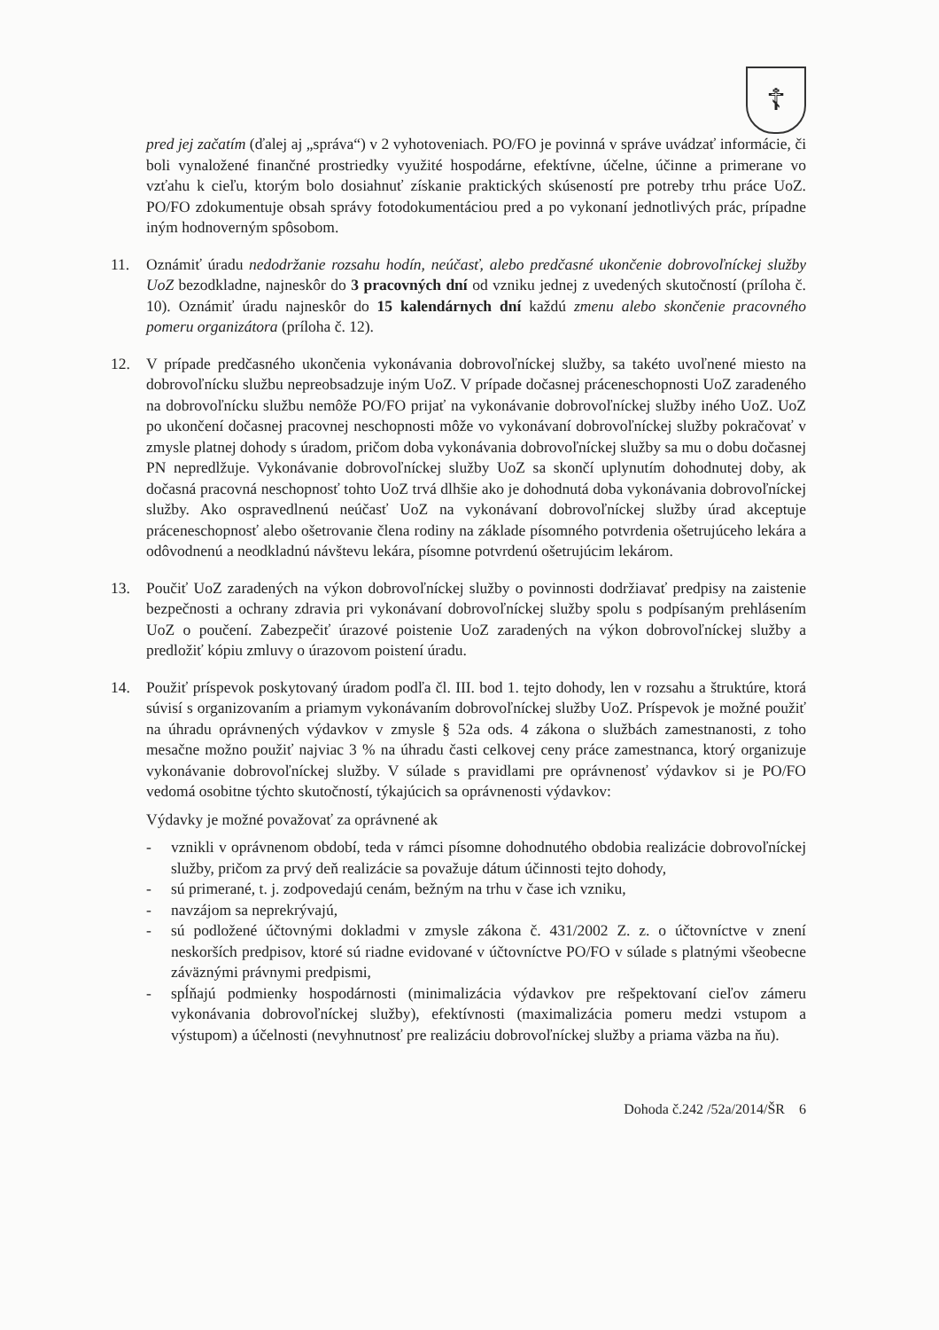☦
pred jej začatím (ďalej aj „správa“) v 2 vyhotoveniach. PO/FO je povinná v správe uvádzať informácie, či boli vynaložené finančné prostriedky využité hospodárne, efektívne, účelne, účinne a primerane vo vzťahu k cieľu, ktorým bolo dosiahnuť získanie praktických skúseností pre potreby trhu práce UoZ. PO/FO zdokumentuje obsah správy fotodokumentáciou pred a po vykonaní jednotlivých prác, prípadne iným hodnoverným spôsobom.
11. Oznámiť úradu nedodržanie rozsahu hodín, neúčasť, alebo predčasné ukončenie dobrovoľníckej služby UoZ bezodkladne, najneskôr do 3 pracovných dní od vzniku jednej z uvedených skutočností (príloha č. 10). Oznámiť úradu najneskôr do 15 kalendárnych dní každú zmenu alebo skončenie pracovného pomeru organizátora (príloha č. 12).
12. V prípade predčasného ukončenia vykonávania dobrovoľníckej služby, sa takéto uvoľnené miesto na dobrovoľnícku službu nepreobsadzuje iným UoZ. V prípade dočasnej práceneschopnosti UoZ zaradeného na dobrovoľnícku službu nemôže PO/FO prijať na vykonávanie dobrovoľníckej služby iného UoZ. UoZ po ukončení dočasnej pracovnej neschopnosti môže vo vykonávaní dobrovoľníckej služby pokračovať v zmysle platnej dohody s úradom, pričom doba vykonávania dobrovoľníckej služby sa mu o dobu dočasnej PN nepredlžuje. Vykonávanie dobrovoľníckej služby UoZ sa skončí uplynutím dohodnutej doby, ak dočasná pracovná neschopnosť tohto UoZ trvá dlhšie ako je dohodnutá doba vykonávania dobrovoľníckej služby. Ako ospravedlnenú neúčasť UoZ na vykonávaní dobrovoľníckej služby úrad akceptuje práceneschopnosť alebo ošetrovanie člena rodiny na základe písomného potvrdenia ošetrujúceho lekára a odôvodnenú a neodkladnú návštevu lekára, písomne potvrdenú ošetrujúcim lekárom.
13. Poučiť UoZ zaradených na výkon dobrovoľníckej služby o povinnosti dodržiavať predpisy na zaistenie bezpečnosti a ochrany zdravia pri vykonávaní dobrovoľníckej služby spolu s podpísaným prehlásením UoZ o poučení. Zabezpečiť úrazové poistenie UoZ zaradených na výkon dobrovoľníckej služby a predložiť kópiu zmluvy o úrazovom poistení úradu.
14. Použiť príspevok poskytovaný úradom podľa čl. III. bod 1. tejto dohody, len v rozsahu a štruktúre, ktorá súvisí s organizovaním a priamym vykonávaním dobrovoľníckej služby UoZ. Príspevok je možné použiť na úhradu oprávnených výdavkov v zmysle § 52a ods. 4 zákona o službách zamestnanosti, z toho mesačne možno použiť najviac 3 % na úhradu časti celkovej ceny práce zamestnanca, ktorý organizuje vykonávanie dobrovoľníckej služby. V súlade s pravidlami pre oprávnenosť výdavkov si je PO/FO vedomá osobitne týchto skutočností, týkajúcich sa oprávnenosti výdavkov:
Výdavky je možné považovať za oprávnené ak
- vznikli v oprávnenom období, teda v rámci písomne dohodnutého obdobia realizácie dobrovoľníckej služby, pričom za prvý deň realizácie sa považuje dátum účinnosti tejto dohody,
- sú primerané, t. j. zodpovedajú cenám, bežným na trhu v čase ich vzniku,
- navzájom sa neprekrývajú,
- sú podložené účtovnými dokladmi v zmysle zákona č. 431/2002 Z. z. o účtovníctve v znení neskorších predpisov, ktoré sú riadne evidované v účtovníctve PO/FO v súlade s platnými všeobecne záväznými právnymi predpismi,
- spĺňajú podmienky hospodárnosti (minimalizácia výdavkov pre rešpektovaní cieľov zámeru vykonávania dobrovoľníckej služby), efektívnosti (maximalizácia pomeru medzi vstupom a výstupom) a účelnosti (nevyhnutnosť pre realizáciu dobrovoľníckej služby a priama väzba na ňu).
Dohoda č.242 /52a/2014/ŠR 6